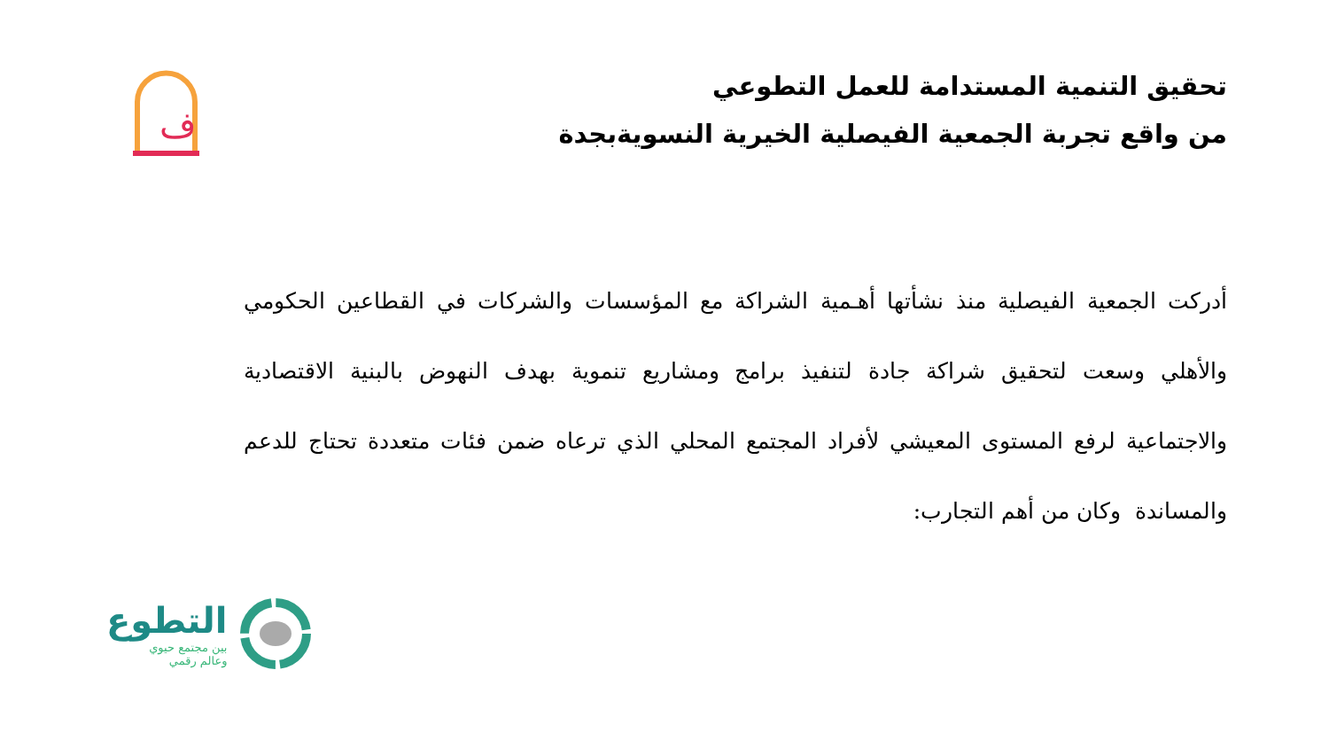ف
تحقيق التنمية المستدامة للعمل التطوعي
من واقع تجربة الجمعية الفيصلية الخيرية النسويةبجدة
أدركت الجمعية الفيصلية منذ نشأتها أهـمية الشراكة مع المؤسسات والشركات في القطاعين الحكومي والأهلي وسعت لتحقيق شراكة جادة لتنفيذ برامج ومشاريع تنموية بهدف النهوض بالبنية الاقتصادية والاجتماعية لرفع المستوى المعيشي لأفراد المجتمع المحلي الذي ترعاه ضمن فئات متعددة تحتاج للدعم والمساندة وكان من أهم التجارب:
التطوع
بين مجتمع حيوي
وعالم رقمي